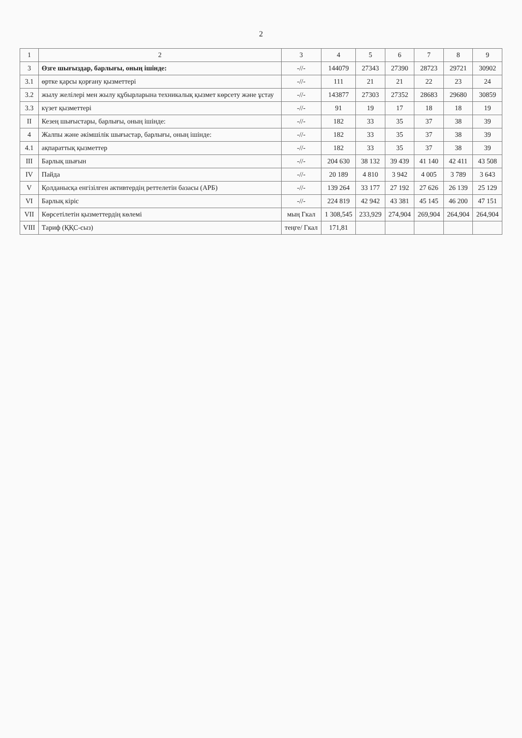2
| 1 | 2 | 3 | 4 | 5 | 6 | 7 | 8 | 9 |
| --- | --- | --- | --- | --- | --- | --- | --- | --- |
| 3 | Өзге шығыздар, барлығы, оның ішінде: | -//- | 144079 | 27343 | 27390 | 28723 | 29721 | 30902 |
| 3.1 | өртке қарсы қорғану қызметтері | -//- | 111 | 21 | 21 | 22 | 23 | 24 |
| 3.2 | жылу желілері мен жылу құбырларына техникалық қызмет көрсету және ұстау | -//- | 143877 | 27303 | 27352 | 28683 | 29680 | 30859 |
| 3.3 | күзет қызметтері | -//- | 91 | 19 | 17 | 18 | 18 | 19 |
| II | Кезең шығыстары, барлығы, оның ішінде: | -//- | 182 | 33 | 35 | 37 | 38 | 39 |
| 4 | Жалпы және әкімшілік шығыстар, барлығы, оның ішінде: | -//- | 182 | 33 | 35 | 37 | 38 | 39 |
| 4.1 | ақпараттық қызметтер | -//- | 182 | 33 | 35 | 37 | 38 | 39 |
| III | Барлық шығын | -//- | 204 630 | 38 132 | 39 439 | 41 140 | 42 411 | 43 508 |
| IV | Пайда | -//- | 20 189 | 4 810 | 3 942 | 4 005 | 3 789 | 3 643 |
| V | Қолданысқа енгізілген активтердің реттелетін базасы (АРБ) | -//- | 139 264 | 33 177 | 27 192 | 27 626 | 26 139 | 25 129 |
| VI | Барлық кіріс | -//- | 224 819 | 42 942 | 43 381 | 45 145 | 46 200 | 47 151 |
| VII | Көрсетілетін қызметтердің көлемі | мың Гкал | 1 308,545 | 233,929 | 274,904 | 269,904 | 264,904 | 264,904 |
| VIII | Тариф (ҚҚС-сыз) | теңге/ Гкал | 171,81 | | | | | |